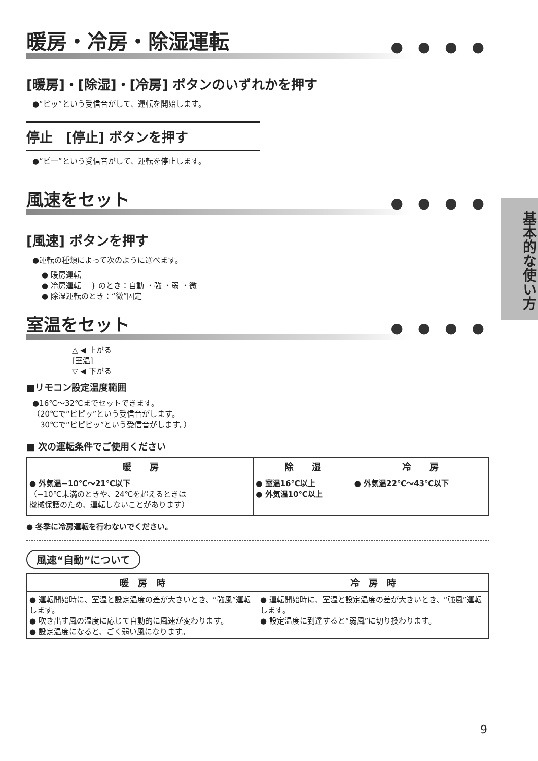基本的な使い方
暖房・冷房・除湿運転
● ● ● ●
[暖房]・[除湿]・[冷房] ボタンのいずれかを押す
●“ピッ”という受信音がして、運転を開始します。
停止　[停止] ボタンを押す
●“ピー”という受信音がして、運転を停止します。
風速をセット
● ● ● ●
[風速] ボタンを押す
●運転の種類によって次のように選べます。
● 暖房運転
● 冷房運転 　} のとき：自動 ・強 ・弱 ・微
● 除湿運転のとき：“微”固定
室温をセット
● ● ● ●
△ ◀ 上がる
[室温]
▽ ◀ 下がる
■リモコン設定温度範囲
●16℃〜32℃までセットできます。
（20℃で“ピピッ”という受信音がします。
　30℃で“ピピピッ”という受信音がします。）
■ 次の運転条件でご使用ください
| 暖 房 | 除 湿 | 冷 房 |
| --- | --- | --- |
| ● 外気温−10℃〜21℃以下 （−10℃未満のときや、24℃を超えるときは 機械保護のため、運転しないことがあります） | ● 室温16℃以上 ● 外気温10℃以上 | ● 外気温22℃〜43℃以下 |
● 冬季に冷房運転を行わないでください。
風速“自動”について
| 暖 房 時 | 冷 房 時 |
| --- | --- |
| ● 運転開始時に、室温と設定温度の差が大きいとき、“強風”運転します。 ● 吹き出す風の温度に応じて自動的に風速が変わります。 ● 設定温度になると、ごく弱い風になります。 | ● 運転開始時に、室温と設定温度の差が大きいとき、“強風”運転します。 ● 設定温度に到達すると“弱風”に切り換わります。 |
9